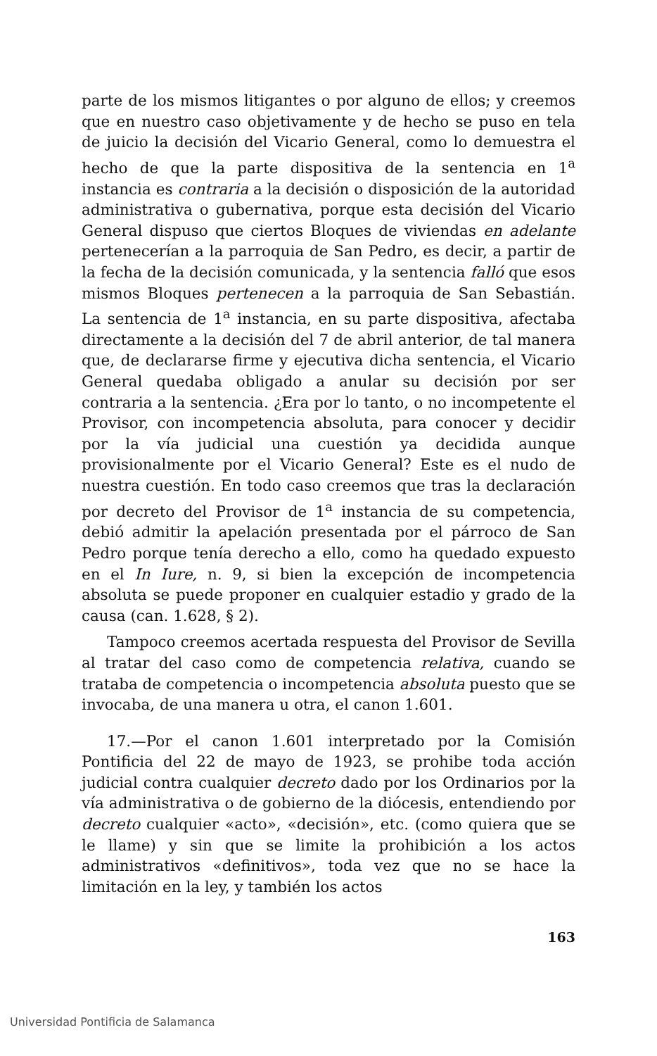parte de los mismos litigantes o por alguno de ellos; y creemos que en nuestro caso objetivamente y de hecho se puso en tela de juicio la decisión del Vicario General, como lo demuestra el hecho de que la parte dispositiva de la sentencia en 1<sup>a</sup> instancia es contraria a la decisión o disposición de la autoridad administrativa o gubernativa, porque esta decisión del Vicario General dispuso que ciertos Bloques de viviendas en adelante pertenecerían a la parroquia de San Pedro, es decir, a partir de la fecha de la decisión comunicada, y la sentencia falló que esos mismos Bloques pertenecen a la parroquia de San Sebastián. La sentencia de 1<sup>a</sup> instancia, en su parte dispositiva, afectaba directamente a la decisión del 7 de abril anterior, de tal manera que, de declararse firme y ejecutiva dicha sentencia, el Vicario General quedaba obligado a anular su decisión por ser contraria a la sentencia. ¿Era por lo tanto, o no incompetente el Provisor, con incompetencia absoluta, para conocer y decidir por la vía judicial una cuestión ya decidida aunque provisionalmente por el Vicario General? Este es el nudo de nuestra cuestión. En todo caso creemos que tras la declaración por decreto del Provisor de 1<sup>a</sup> instancia de su competencia, debió admitir la apelación presentada por el párroco de San Pedro porque tenía derecho a ello, como ha quedado expuesto en el In Iure, n. 9, si bien la excepción de incompetencia absoluta se puede proponer en cualquier estadio y grado de la causa (can. 1.628, § 2).
Tampoco creemos acertada respuesta del Provisor de Sevilla al tratar del caso como de competencia relativa, cuando se trataba de competencia o incompetencia absoluta puesto que se invocaba, de una manera u otra, el canon 1.601.
17.—Por el canon 1.601 interpretado por la Comisión Pontificia del 22 de mayo de 1923, se prohibe toda acción judicial contra cualquier decreto dado por los Ordinarios por la vía administrativa o de gobierno de la diócesis, entendiendo por decreto cualquier «acto», «decisión», etc. (como quiera que se le llame) y sin que se limite la prohibición a los actos administrativos «definitivos», toda vez que no se hace la limitación en la ley, y también los actos
163
Universidad Pontificia de Salamanca